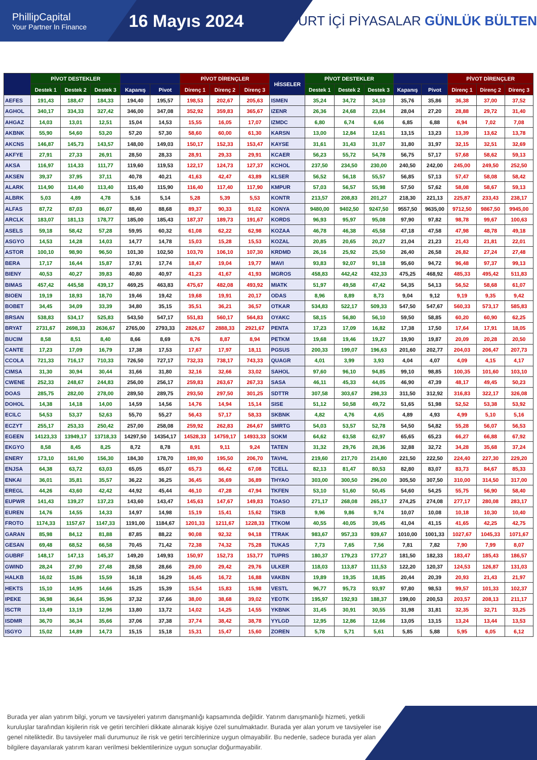PhillipCapital
Your Partner In Finance
16 Mayıs 2024
YURT İÇİ PİYASALAR GÜNLÜK BÜLTEN
| | PİVOT DESTEKLER | | | | | PİVOT DİRENÇLER | | | HİSSELER | PİVOT DESTEKLER | | | | | PİVOT DİRENÇLER | | |
| --- | --- | --- | --- | --- | --- | --- | --- | --- | --- | --- | --- | --- | --- | --- | --- | --- | --- |
| | Destek 1 | Destek 2 | Destek 3 | Kapanış | Pivot | Direnç 1 | Direnç 2 | Direnç 3 | | Destek 1 | Destek 2 | Destek 3 | Kapanış | Pivot | Direnç 1 | Direnç 2 | Direnç 3 |
| AEFES | 191,43 | 188,47 | 184,33 | 194,40 | 195,57 | 198,53 | 202,67 | 205,63 | ISMEN | 35,24 | 34,72 | 34,10 | 35,76 | 35,86 | 36,38 | 37,00 | 37,52 |
| AGHOL | 340,17 | 334,33 | 327,42 | 346,00 | 347,08 | 352,92 | 359,83 | 365,67 | IZENR | 26,36 | 24,68 | 23,84 | 28,04 | 27,20 | 28,88 | 29,72 | 31,40 |
| AHGAZ | 14,03 | 13,01 | 12,51 | 15,04 | 14,53 | 15,55 | 16,05 | 17,07 | IZMDC | 6,80 | 6,74 | 6,66 | 6,85 | 6,88 | 6,94 | 7,02 | 7,08 |
| AKBNK | 55,90 | 54,60 | 53,20 | 57,20 | 57,30 | 58,60 | 60,00 | 61,30 | KARSN | 13,00 | 12,84 | 12,61 | 13,15 | 13,23 | 13,39 | 13,62 | 13,78 |
| AKCNS | 146,87 | 145,73 | 143,57 | 148,00 | 149,03 | 150,17 | 152,33 | 153,47 | KAYSE | 31,61 | 31,43 | 31,07 | 31,80 | 31,97 | 32,15 | 32,51 | 32,69 |
| AKFYE | 27,91 | 27,33 | 26,91 | 28,50 | 28,33 | 28,91 | 29,33 | 29,91 | KCAER | 56,23 | 55,72 | 54,78 | 56,75 | 57,17 | 57,68 | 58,62 | 59,13 |
| AKSA | 116,97 | 114,33 | 111,77 | 119,60 | 119,53 | 122,17 | 124,73 | 127,37 | KCHOL | 237,50 | 234,50 | 230,00 | 240,50 | 242,00 | 245,00 | 249,50 | 252,50 |
| AKSEN | 39,37 | 37,95 | 37,11 | 40,78 | 40,21 | 41,63 | 42,47 | 43,89 | KLSER | 56,52 | 56,18 | 55,57 | 56,85 | 57,13 | 57,47 | 58,08 | 58,42 |
| ALARK | 114,90 | 114,40 | 113,40 | 115,40 | 115,90 | 116,40 | 117,40 | 117,90 | KMPUR | 57,03 | 56,57 | 55,98 | 57,50 | 57,62 | 58,08 | 58,67 | 59,13 |
| ALBRK | 5,03 | 4,89 | 4,78 | 5,16 | 5,14 | 5,28 | 5,39 | 5,53 | KONTR | 213,57 | 208,83 | 201,27 | 218,30 | 221,13 | 225,87 | 233,43 | 238,17 |
| ALFAS | 87,72 | 87,03 | 86,07 | 88,40 | 88,68 | 89,37 | 90,33 | 91,02 | KONYA | 9480,00 | 9402,50 | 9247,50 | 9557,50 | 9635,00 | 9712,50 | 9867,50 | 9945,00 |
| ARCLK | 183,07 | 181,13 | 178,77 | 185,00 | 185,43 | 187,37 | 189,73 | 191,67 | KORDS | 96,93 | 95,97 | 95,08 | 97,90 | 97,82 | 98,78 | 99,67 | 100,63 |
| ASELS | 59,18 | 58,42 | 57,28 | 59,95 | 60,32 | 61,08 | 62,22 | 62,98 | KOZAA | 46,78 | 46,38 | 45,58 | 47,18 | 47,58 | 47,98 | 48,78 | 49,18 |
| ASGYO | 14,53 | 14,28 | 14,03 | 14,77 | 14,78 | 15,03 | 15,28 | 15,53 | KOZAL | 20,85 | 20,65 | 20,27 | 21,04 | 21,23 | 21,43 | 21,81 | 22,01 |
| ASTOR | 100,10 | 98,90 | 96,50 | 101,30 | 102,50 | 103,70 | 106,10 | 107,30 | KRDMD | 26,16 | 25,92 | 25,50 | 26,40 | 26,58 | 26,82 | 27,24 | 27,48 |
| BERA | 17,17 | 16,44 | 15,87 | 17,91 | 17,74 | 18,47 | 19,04 | 19,77 | MAVI | 93,83 | 92,07 | 91,18 | 95,60 | 94,72 | 96,48 | 97,37 | 99,13 |
| BIENY | 40,53 | 40,27 | 39,83 | 40,80 | 40,97 | 41,23 | 41,67 | 41,93 | MGROS | 458,83 | 442,42 | 432,33 | 475,25 | 468,92 | 485,33 | 495,42 | 511,83 |
| BIMAS | 457,42 | 445,58 | 439,17 | 469,25 | 463,83 | 475,67 | 482,08 | 493,92 | MIATK | 51,97 | 49,58 | 47,42 | 54,35 | 54,13 | 56,52 | 58,68 | 61,07 |
| BIOEN | 19,19 | 18,93 | 18,70 | 19,46 | 19,42 | 19,68 | 19,91 | 20,17 | ODAS | 8,96 | 8,89 | 8,73 | 9,04 | 9,12 | 9,19 | 9,35 | 9,42 |
| BOBET | 34,45 | 34,09 | 33,39 | 34,80 | 35,15 | 35,51 | 36,21 | 36,57 | OTKAR | 534,83 | 522,17 | 509,33 | 547,50 | 547,67 | 560,33 | 573,17 | 585,83 |
| BRSAN | 538,83 | 534,17 | 525,83 | 543,50 | 547,17 | 551,83 | 560,17 | 564,83 | OYAKC | 58,15 | 56,80 | 56,10 | 59,50 | 58,85 | 60,20 | 60,90 | 62,25 |
| BRYAT | 2731,67 | 2698,33 | 2636,67 | 2765,00 | 2793,33 | 2826,67 | 2888,33 | 2921,67 | PENTA | 17,23 | 17,09 | 16,82 | 17,38 | 17,50 | 17,64 | 17,91 | 18,05 |
| BUCIM | 8,58 | 8,51 | 8,40 | 8,66 | 8,69 | 8,76 | 8,87 | 8,94 | PETKM | 19,68 | 19,46 | 19,27 | 19,90 | 19,87 | 20,09 | 20,28 | 20,50 |
| CANTE | 17,23 | 17,09 | 16,79 | 17,38 | 17,53 | 17,67 | 17,97 | 18,11 | PGSUS | 200,33 | 199,07 | 196,63 | 201,60 | 202,77 | 204,03 | 206,47 | 207,73 |
| CCOLA | 721,33 | 716,17 | 710,33 | 726,50 | 727,17 | 732,33 | 738,17 | 743,33 | QUAGR | 4,01 | 3,99 | 3,93 | 4,04 | 4,07 | 4,09 | 4,15 | 4,17 |
| CIMSA | 31,30 | 30,94 | 30,44 | 31,66 | 31,80 | 32,16 | 32,66 | 33,02 | SAHOL | 97,60 | 96,10 | 94,85 | 99,10 | 98,85 | 100,35 | 101,60 | 103,10 |
| CWENE | 252,33 | 248,67 | 244,83 | 256,00 | 256,17 | 259,83 | 263,67 | 267,33 | SASA | 46,11 | 45,33 | 44,05 | 46,90 | 47,39 | 48,17 | 49,45 | 50,23 |
| DOAS | 285,75 | 282,00 | 278,00 | 289,50 | 289,75 | 293,50 | 297,50 | 301,25 | SDTTR | 307,58 | 303,67 | 298,33 | 311,50 | 312,92 | 316,83 | 322,17 | 326,08 |
| DOHOL | 14,38 | 14,18 | 14,00 | 14,59 | 14,56 | 14,76 | 14,94 | 15,14 | SISE | 51,12 | 50,58 | 49,72 | 51,65 | 51,98 | 52,52 | 53,38 | 53,92 |
| ECILC | 54,53 | 53,37 | 52,63 | 55,70 | 55,27 | 56,43 | 57,17 | 58,33 | SKBNK | 4,82 | 4,76 | 4,65 | 4,89 | 4,93 | 4,99 | 5,10 | 5,16 |
| ECZYT | 255,17 | 253,33 | 250,42 | 257,00 | 258,08 | 259,92 | 262,83 | 264,67 | SMRTG | 54,03 | 53,57 | 52,78 | 54,50 | 54,82 | 55,28 | 56,07 | 56,53 |
| EGEEN | 14123,33 | 13949,17 | 13718,33 | 14297,50 | 14354,17 | 14528,33 | 14759,17 | 14933,33 | SOKM | 64,62 | 63,58 | 62,97 | 65,65 | 65,23 | 66,27 | 66,88 | 67,92 |
| EKGYO | 8,58 | 8,45 | 8,25 | 8,72 | 8,78 | 8,91 | 9,11 | 9,24 | TATEN | 31,32 | 29,76 | 28,36 | 32,88 | 32,72 | 34,28 | 35,68 | 37,24 |
| ENERY | 173,10 | 161,90 | 156,30 | 184,30 | 178,70 | 189,90 | 195,50 | 206,70 | TAVHL | 219,60 | 217,70 | 214,80 | 221,50 | 222,50 | 224,40 | 227,30 | 229,20 |
| ENJSA | 64,38 | 63,72 | 63,03 | 65,05 | 65,07 | 65,73 | 66,42 | 67,08 | TCELL | 82,13 | 81,47 | 80,53 | 82,80 | 83,07 | 83,73 | 84,67 | 85,33 |
| ENKAI | 36,01 | 35,81 | 35,57 | 36,22 | 36,25 | 36,45 | 36,69 | 36,89 | THYAO | 303,00 | 300,50 | 296,00 | 305,50 | 307,50 | 310,00 | 314,50 | 317,00 |
| EREGL | 44,26 | 43,60 | 42,42 | 44,92 | 45,44 | 46,10 | 47,28 | 47,94 | TKFEN | 53,10 | 51,60 | 50,45 | 54,60 | 54,25 | 55,75 | 56,90 | 58,40 |
| EUPWR | 141,43 | 139,27 | 137,23 | 143,60 | 143,47 | 145,63 | 147,67 | 149,83 | TOASO | 271,17 | 268,08 | 265,17 | 274,25 | 274,08 | 277,17 | 280,08 | 283,17 |
| EUREN | 14,76 | 14,55 | 14,33 | 14,97 | 14,98 | 15,19 | 15,41 | 15,62 | TSKB | 9,96 | 9,86 | 9,74 | 10,07 | 10,08 | 10,18 | 10,30 | 10,40 |
| FROTO | 1174,33 | 1157,67 | 1147,33 | 1191,00 | 1184,67 | 1201,33 | 1211,67 | 1228,33 | TTKOM | 40,55 | 40,05 | 39,45 | 41,04 | 41,15 | 41,65 | 42,25 | 42,75 |
| GARAN | 85,98 | 84,12 | 81,88 | 87,85 | 88,22 | 90,08 | 92,32 | 94,18 | TTRAK | 983,67 | 957,33 | 939,67 | 1010,00 | 1001,33 | 1027,67 | 1045,33 | 1071,67 |
| GESAN | 69,48 | 68,52 | 66,58 | 70,45 | 71,42 | 72,38 | 74,32 | 75,28 | TUKAS | 7,73 | 7,65 | 7,56 | 7,81 | 7,82 | 7,90 | 7,99 | 8,07 |
| GUBRF | 148,17 | 147,13 | 145,37 | 149,20 | 149,93 | 150,97 | 152,73 | 153,77 | TUPRS | 180,37 | 179,23 | 177,27 | 181,50 | 182,33 | 183,47 | 185,43 | 186,57 |
| GWIND | 28,24 | 27,90 | 27,48 | 28,58 | 28,66 | 29,00 | 29,42 | 29,76 | ULKER | 118,03 | 113,87 | 111,53 | 122,20 | 120,37 | 124,53 | 126,87 | 131,03 |
| HALKB | 16,02 | 15,86 | 15,59 | 16,18 | 16,29 | 16,45 | 16,72 | 16,88 | VAKBN | 19,89 | 19,35 | 18,85 | 20,44 | 20,39 | 20,93 | 21,43 | 21,97 |
| HEKTS | 15,10 | 14,95 | 14,66 | 15,25 | 15,39 | 15,54 | 15,83 | 15,98 | VESTL | 96,77 | 95,73 | 93,97 | 97,80 | 98,53 | 99,57 | 101,33 | 102,37 |
| IPEKE | 36,98 | 36,64 | 35,96 | 37,32 | 37,66 | 38,00 | 38,68 | 39,02 | YEOTK | 195,97 | 192,93 | 188,37 | 199,00 | 200,53 | 203,57 | 208,13 | 211,17 |
| ISCTR | 13,49 | 13,19 | 12,96 | 13,80 | 13,72 | 14,02 | 14,25 | 14,55 | YKBNK | 31,45 | 30,91 | 30,55 | 31,98 | 31,81 | 32,35 | 32,71 | 33,25 |
| ISDMR | 36,70 | 36,34 | 35,66 | 37,06 | 37,38 | 37,74 | 38,42 | 38,78 | YYLGD | 12,95 | 12,86 | 12,66 | 13,05 | 13,15 | 13,24 | 13,44 | 13,53 |
| ISGYO | 15,02 | 14,89 | 14,73 | 15,15 | 15,18 | 15,31 | 15,47 | 15,60 | ZOREN | 5,78 | 5,71 | 5,61 | 5,85 | 5,88 | 5,95 | 6,05 | 6,12 |
Burada yer alan yatırım bilgi, yorum ve tavsiyeleri yatırım danışmanlığı kapsamında değildir. Yatırım danışmanlığı hizmeti, yetkili kuruluşlar tarafından kişilerin risk ve getiri tercihleri dikkate alınarak kişiye özel sunulmaktadır. Burada yer alan yorum ve tavsiyeler ise genel niteliktedir. Bu tavsiyeler mali durumunuz ile risk ve getiri tercihlerinize uygun olmayabilir. Bu nedenle, sadece burada yer alan bilgilere dayanılarak yatırım kararı verilmesi beklentilerinize uygun sonuçlar doğurmayabilir.